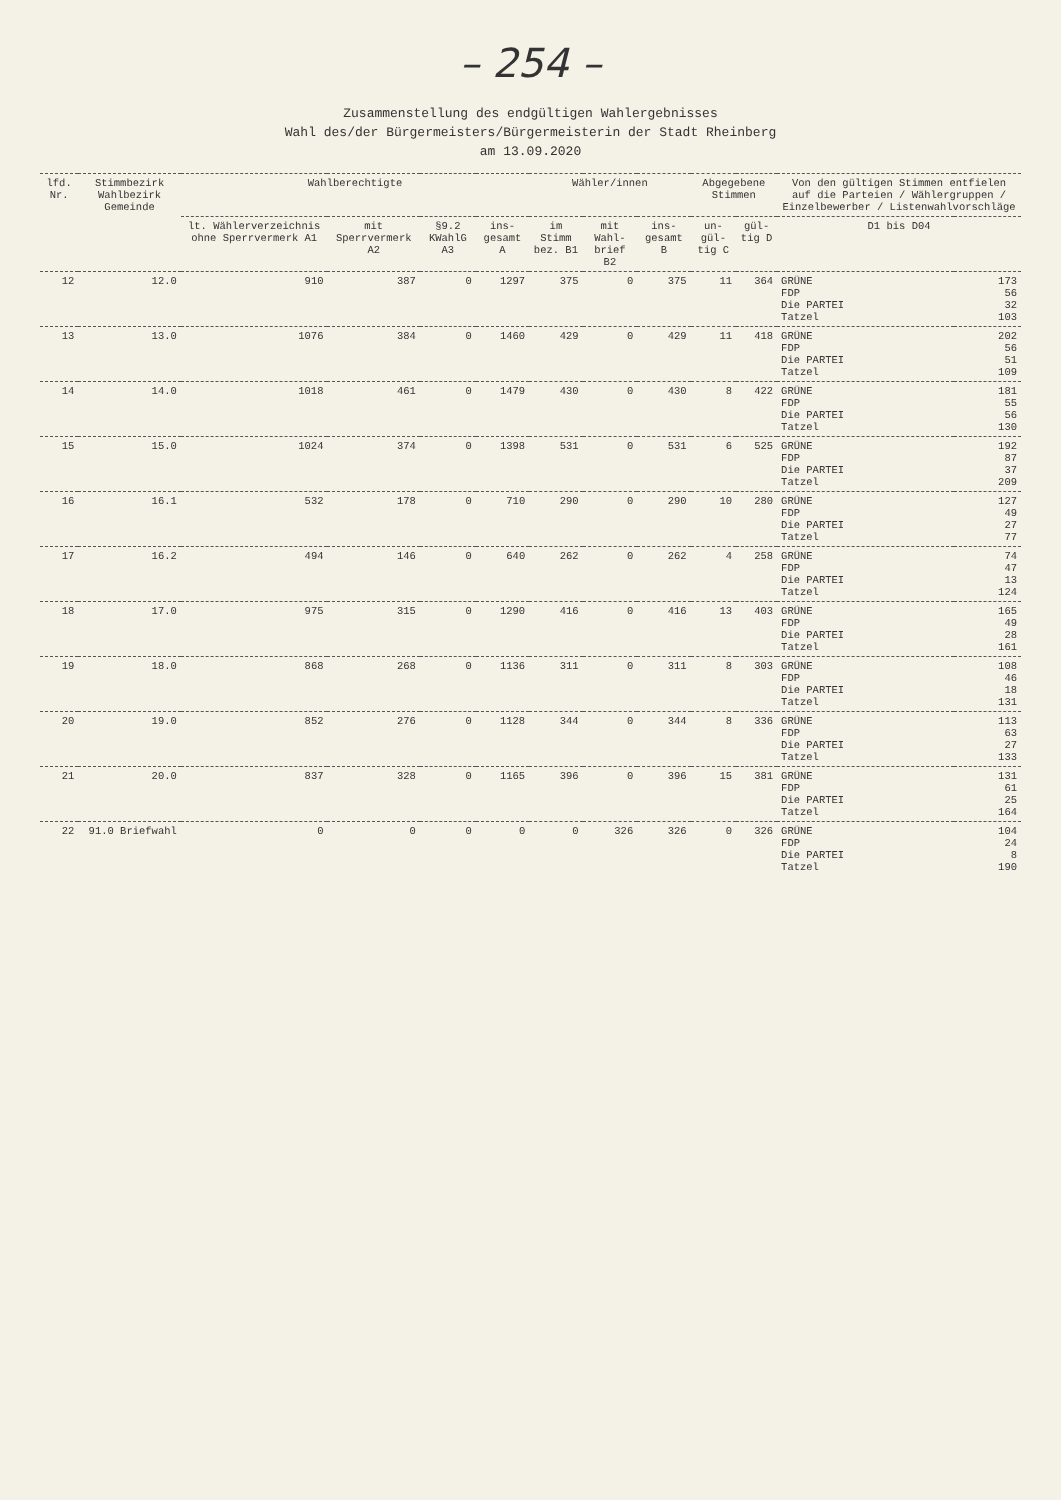– 254 –
Zusammenstellung des endgültigen Wahlergebnisses
Wahl des/der Bürgermeisters/Bürgermeisterin der Stadt Rheinberg
am 13.09.2020
| lfd. Nr. | Stimmbezirk Wahlbezirk Gemeinde | Wahlberechtigte | | | | Wähler/innen | | | Abgegebene Stimmen | | Von den gültigen Stimmen entfielen auf die Parteien / Wählergruppen / Einzelbewerber / Listenwahlvorschläge | |
| --- | --- | --- | --- | --- | --- | --- | --- | --- | --- | --- | --- | --- |
| | | lt. Wählerverzeichnis ohne Sperrvermerk A1 | mit Sperrvermerk A2 | §9.2 KWahlG A3 | ins-gesamt A | im Stimm bez. B1 | mit Wahl-brief B2 | ins-gesamt B | un-gül-tig C | gül-tig D | D1 bis D04 | |
| 12 | 12.0 | 910 | 387 | 0 | 1297 | 375 | 0 | 375 | 11 | 364 | GRÜNE FDP Die PARTEI Tatzel | 173 56 32 103 |
| 13 | 13.0 | 1076 | 384 | 0 | 1460 | 429 | 0 | 429 | 11 | 418 | GRÜNE FDP Die PARTEI Tatzel | 202 56 51 109 |
| 14 | 14.0 | 1018 | 461 | 0 | 1479 | 430 | 0 | 430 | 8 | 422 | GRÜNE FDP Die PARTEI Tatzel | 181 55 56 130 |
| 15 | 15.0 | 1024 | 374 | 0 | 1398 | 531 | 0 | 531 | 6 | 525 | GRÜNE FDP Die PARTEI Tatzel | 192 87 37 209 |
| 16 | 16.1 | 532 | 178 | 0 | 710 | 290 | 0 | 290 | 10 | 280 | GRÜNE FDP Die PARTEI Tatzel | 127 49 27 77 |
| 17 | 16.2 | 494 | 146 | 0 | 640 | 262 | 0 | 262 | 4 | 258 | GRÜNE FDP Die PARTEI Tatzel | 74 47 13 124 |
| 18 | 17.0 | 975 | 315 | 0 | 1290 | 416 | 0 | 416 | 13 | 403 | GRÜNE FDP Die PARTEI Tatzel | 165 49 28 161 |
| 19 | 18.0 | 868 | 268 | 0 | 1136 | 311 | 0 | 311 | 8 | 303 | GRÜNE FDP Die PARTEI Tatzel | 108 46 18 131 |
| 20 | 19.0 | 852 | 276 | 0 | 1128 | 344 | 0 | 344 | 8 | 336 | GRÜNE FDP Die PARTEI Tatzel | 113 63 27 133 |
| 21 | 20.0 | 837 | 328 | 0 | 1165 | 396 | 0 | 396 | 15 | 381 | GRÜNE FDP Die PARTEI Tatzel | 131 61 25 164 |
| 22 | 91.0 Briefwahl | 0 | 0 | 0 | 0 | 0 | 326 | 326 | 0 | 326 | GRÜNE FDP Die PARTEI Tatzel | 104 24 8 190 |